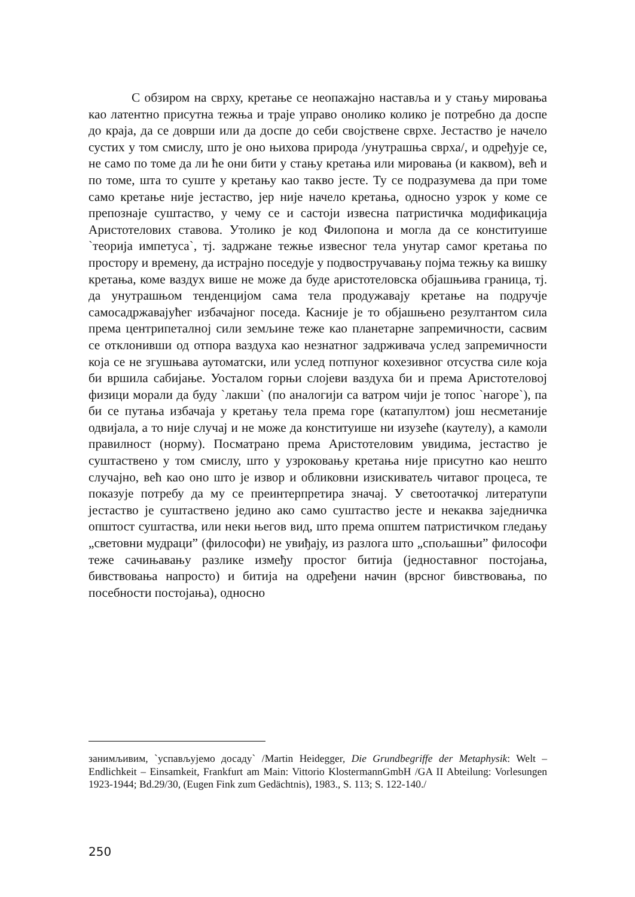С обзиром на сврху, кретање се неопажајно наставља и у стању мировања као латентно присутна тежња и траје управо онолико колико је потребно да доспе до краја, да се доврши или да доспе до себи својствене сврхе. Јестаство је начело сустих у том смислу, што је оно њихова природа /унутрашња сврха/, и одређује се, не само по томе да ли ће они бити у стању кретања или мировања (и каквом), већ и по томе, шта то суште у кретању као такво јесте. Ту се подразумева да при томе само кретање није јестаство, јер није начело кретања, односно узрок у коме се препознаје суштаство, у чему се и састоји извесна патристичка модификација Аристотелових ставова. Утолико је код Филопона и могла да се конституише `теорија импетуса`, тј. задржане тежње извесног тела унутар самог кретања по простору и времену, да истрајно поседује у подвостручавању појма тежњу ка вишку кретања, коме ваздух више не може да буде аристотеловска објашњива граница, тј. да унутрашњом тенденцијом сама тела продужавају кретање на подручје самосадржавајућег избачајног поседа. Касније је то објашњено резултантом сила према центрипеталној сили земљине теже као планетарне запремичности, сасвим се отклонивши од отпора ваздуха као незнатног задрживача услед запремичности која се не згушњава аутоматски, или услед потпуног кохезивног отсуства силе која би вршила сабијање. Уосталом горњи слојеви ваздуха би и према Аристотеловој физици морали да буду `лакши` (по аналогији са ватром чији је топос `нагоре`), па би се путања избачаја у кретању тела према горе (катапултом) још несметаније одвијала, а то није случај и не може да конституише ни изузеће (каутелу), а камоли правилност (норму). Посматрано према Аристотеловим увидима, јестаство је суштаствено у том смислу, што у узроковању кретања није присутно као нешто случајно, већ као оно што је извор и обликовни изискиватељ читавог процеса, те показује потребу да му се преинтерпретира значај. У светоотачкој литератупи јестаство је суштаствено једино ако само суштаство јесте и некаква заједничка општост суштаства, или неки његов вид, што према општем патристичком гледању „световни мудраци” (философи) не увиђају, из разлога што „спољашњи” философи теже сачињавању разлике између простог битија (једноставног постојања, бивствовања напросто) и битија на одређени начин (врсног бивствовања, по посебности постојања), односно
занимљивим, `успављујемо досаду` /Martin Heidegger, Die Grundbegriffe der Metaphysik: Welt – Endlichkeit – Einsamkeit, Frankfurt am Main: Vittorio KlostermannGmbH /GA II Abteilung: Vorlesungen 1923-1944; Bd.29/30, (Eugen Fink zum Gedächtnis), 1983., S. 113; S. 122-140./
250